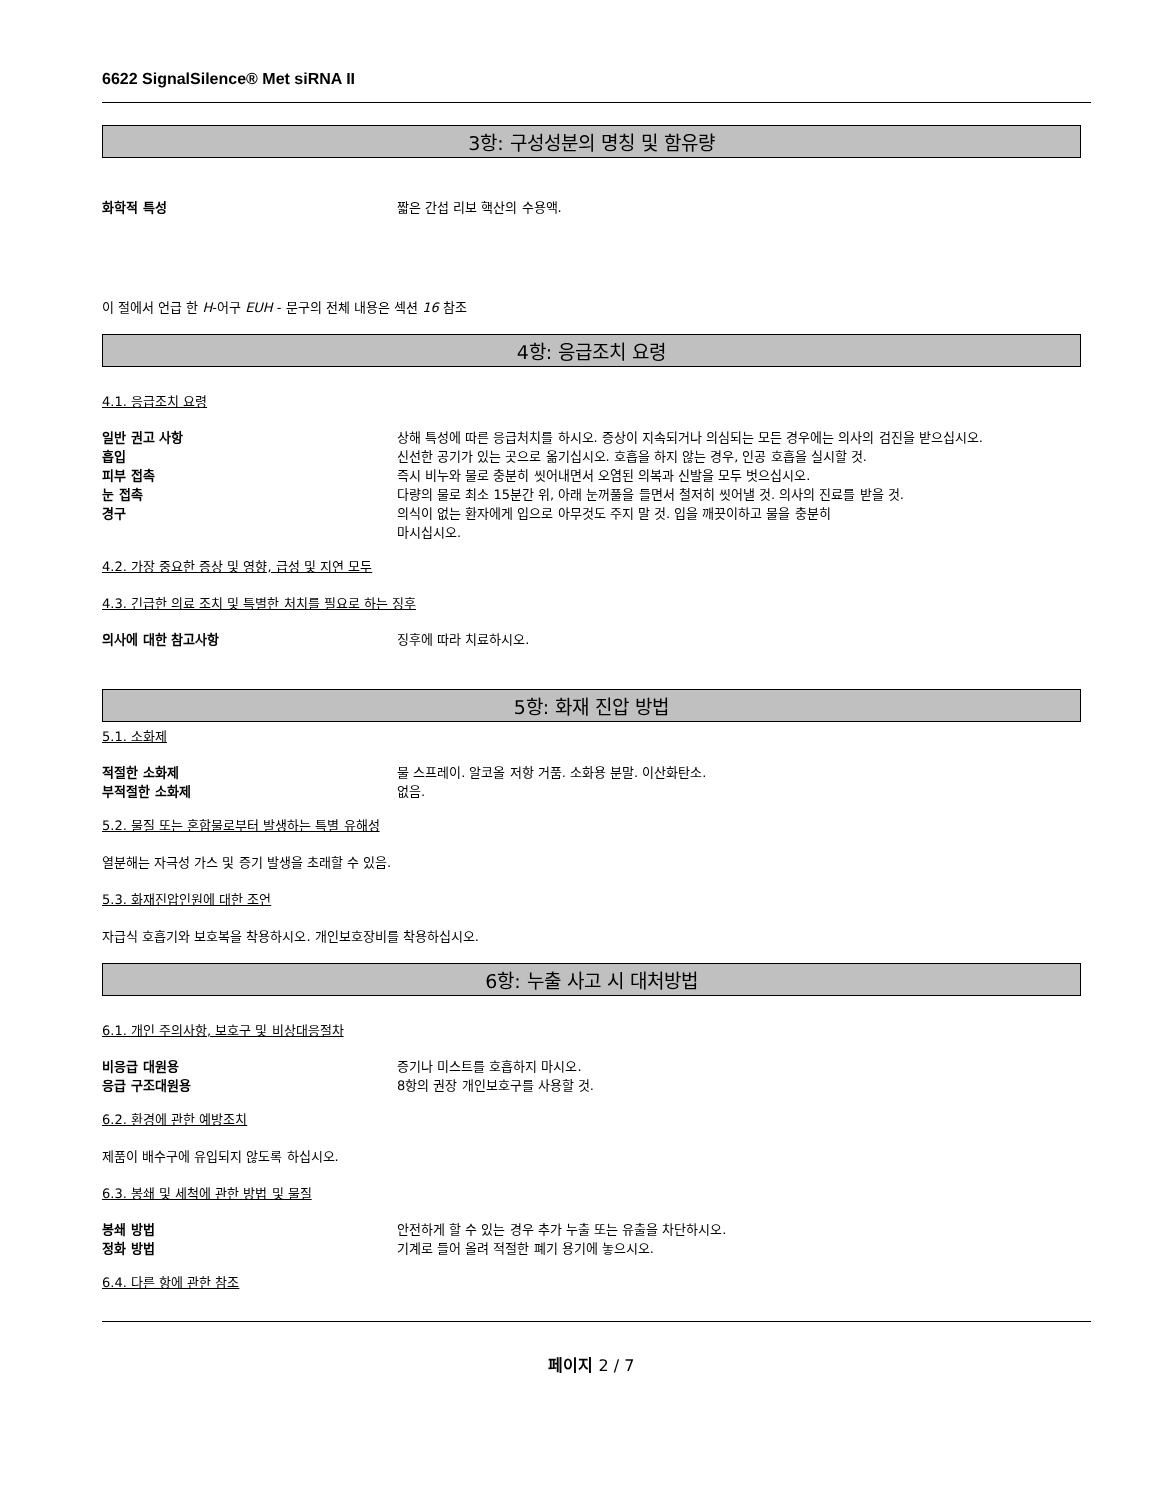6622 SignalSilence® Met siRNA II
3항: 구성성분의 명칭 및 함유량
화학적 특성 짧은 간섭 리보 핵산의 수용액.
이 절에서 언급 한 H-어구 EUH - 문구의 전체 내용은 섹션 16 참조
4항: 응급조치 요령
4.1. 응급조치 요령
일반 권고 사항 상해 특성에 따른 응급처치를 하시오. 증상이 지속되거나 의심되는 모든 경우에는 의사의 검진을 받으십시오.
흡입 신선한 공기가 있는 곳으로 옮기십시오. 호흡을 하지 않는 경우, 인공 호흡을 실시할 것.
피부 접촉 즉시 비누와 물로 충분히 씻어내면서 오염된 의복과 신발을 모두 벗으십시오.
눈 접촉 다량의 물로 최소 15분간 위, 아래 눈꺼풀을 들면서 철저히 씻어낼 것. 의사의 진료를 받을 것.
경구 의식이 없는 환자에게 입으로 아무것도 주지 말 것. 입을 깨끗이하고 물을 충분히
마시십시오.
4.2. 가장 중요한 증상 및 영향, 급성 및 지연 모두
4.3. 긴급한 의료 조치 및 특별한 처치를 필요로 하는 징후
의사에 대한 참고사항 징후에 따라 치료하시오.
5항: 화재 진압 방법
5.1. 소화제
적절한 소화제 물 스프레이. 알코올 저항 거품. 소화용 분말. 이산화탄소.
부적절한 소화제 없음.
5.2. 물질 또는 혼합물로부터 발생하는 특별 유해성
열분해는 자극성 가스 및 증기 발생을 초래할 수 있음.
5.3. 화재진압인원에 대한 조언
자급식 호흡기와 보호복을 착용하시오. 개인보호장비를 착용하십시오.
6항: 누출 사고 시 대처방법
6.1. 개인 주의사항, 보호구 및 비상대응절차
비응급 대원용 증기나 미스트를 호흡하지 마시오.
응급 구조대원용 8항의 권장 개인보호구를 사용할 것.
6.2. 환경에 관한 예방조치
제품이 배수구에 유입되지 않도록 하십시오.
6.3. 봉쇄 및 세척에 관한 방법 및 물질
봉쇄 방법 안전하게 할 수 있는 경우 추가 누출 또는 유출을 차단하시오.
정화 방법 기계로 들어 올려 적절한 폐기 용기에 놓으시오.
6.4. 다른 항에 관한 참조
페이지 2 / 7